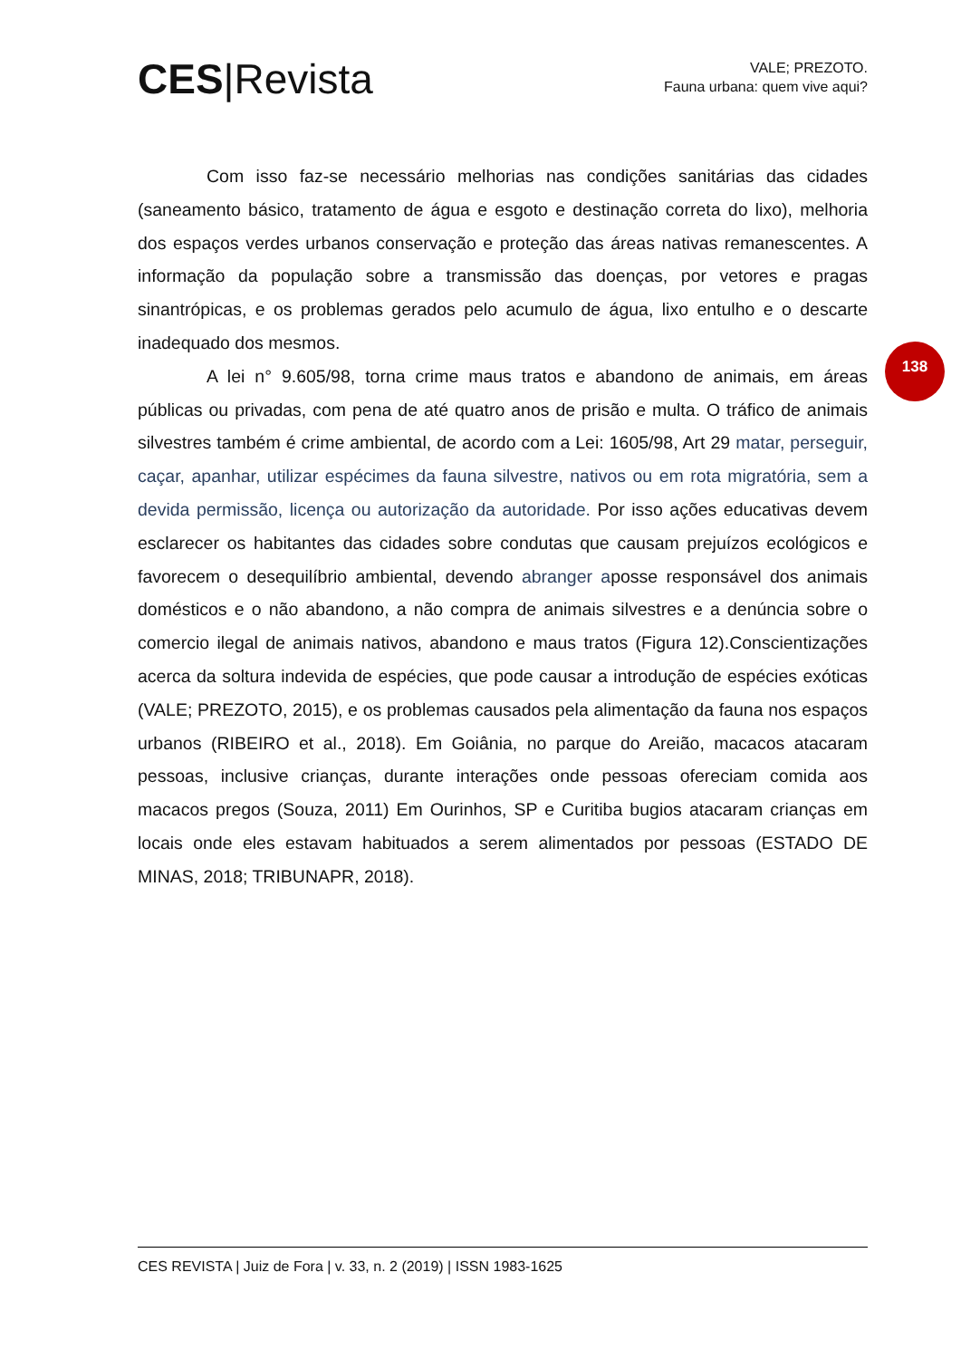CES|Revista
VALE; PREZOTO.
Fauna urbana: quem vive aqui?
138
Com isso faz-se necessário melhorias nas condições sanitárias das cidades (saneamento básico, tratamento de água e esgoto e destinação correta do lixo), melhoria dos espaços verdes urbanos conservação e proteção das áreas nativas remanescentes. A informação da população sobre a transmissão das doenças, por vetores e pragas sinantrópicas, e os problemas gerados pelo acumulo de água, lixo entulho e o descarte inadequado dos mesmos.
A lei n° 9.605/98, torna crime maus tratos e abandono de animais, em áreas públicas ou privadas, com pena de até quatro anos de prisão e multa. O tráfico de animais silvestres também é crime ambiental, de acordo com a Lei: 1605/98, Art 29 matar, perseguir, caçar, apanhar, utilizar espécimes da fauna silvestre, nativos ou em rota migratória, sem a devida permissão, licença ou autorização da autoridade. Por isso ações educativas devem esclarecer os habitantes das cidades sobre condutas que causam prejuízos ecológicos e favorecem o desequilíbrio ambiental, devendo abranger aposse responsável dos animais domésticos e o não abandono, a não compra de animais silvestres e a denúncia sobre o comercio ilegal de animais nativos, abandono e maus tratos (Figura 12).Conscientizações acerca da soltura indevida de espécies, que pode causar a introdução de espécies exóticas (VALE; PREZOTO, 2015), e os problemas causados pela alimentação da fauna nos espaços urbanos (RIBEIRO et al., 2018). Em Goiânia, no parque do Areião, macacos atacaram pessoas, inclusive crianças, durante interações onde pessoas ofereciam comida aos macacos pregos (Souza, 2011) Em Ourinhos, SP e Curitiba bugios atacaram crianças em locais onde eles estavam habituados a serem alimentados por pessoas (ESTADO DE MINAS, 2018; TRIBUNAPR, 2018).
CES REVISTA | Juiz de Fora | v. 33, n. 2 (2019) | ISSN 1983-1625